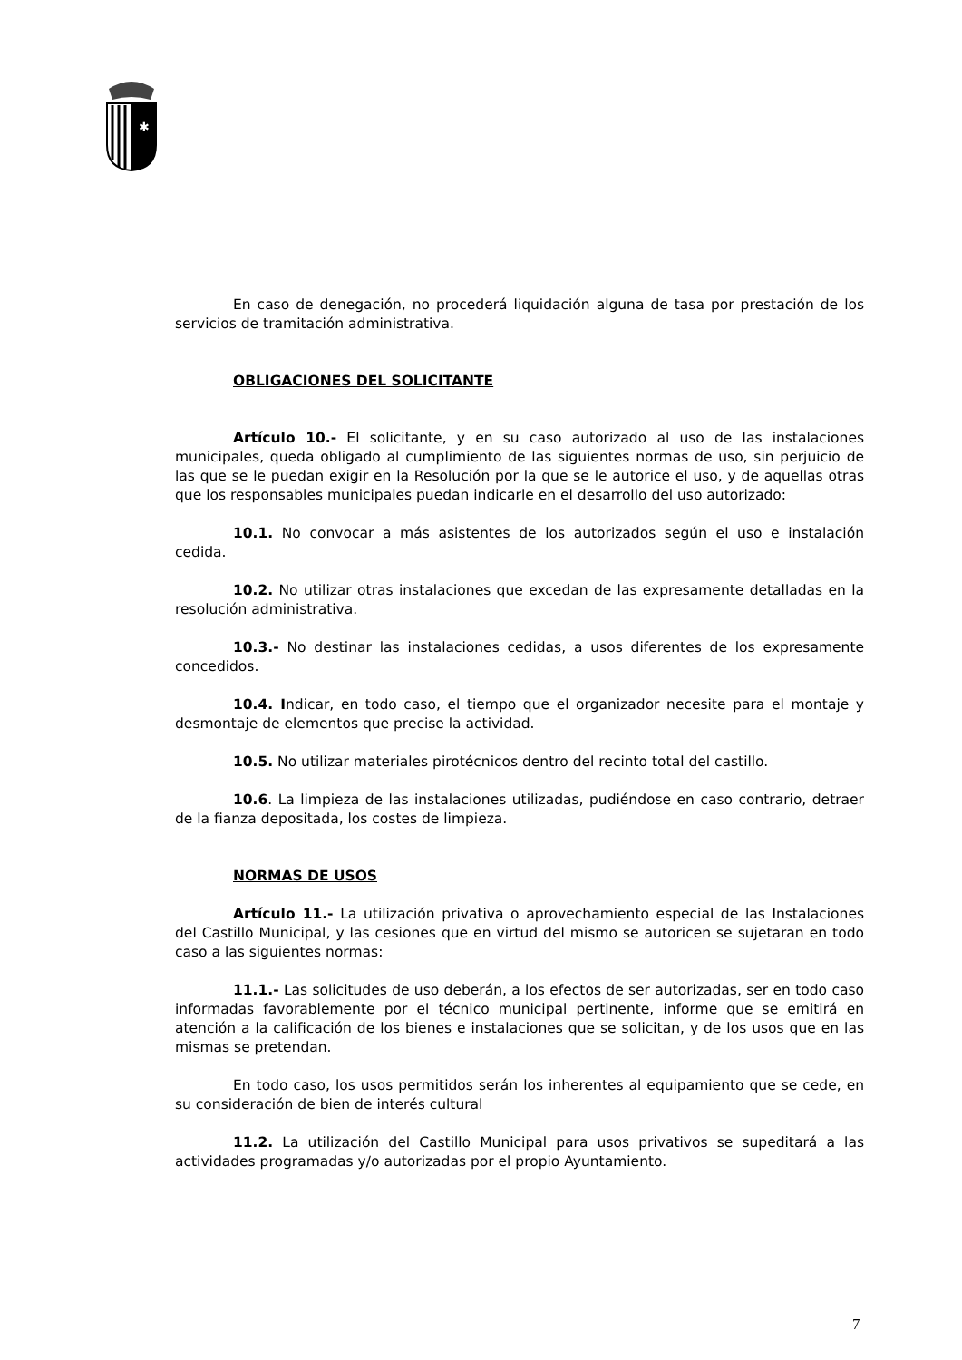✱
En caso de denegación, no procederá liquidación alguna de tasa por prestación de los servicios de tramitación administrativa.
OBLIGACIONES DEL SOLICITANTE
Artículo 10.- El solicitante, y en su caso autorizado al uso de las instalaciones municipales, queda obligado al cumplimiento de las siguientes normas de uso, sin perjuicio de las que se le puedan exigir en la Resolución por la que se le autorice el uso, y de aquellas otras que los responsables municipales puedan indicarle en el desarrollo del uso autorizado:
10.1. No convocar a más asistentes de los autorizados según el uso e instalación cedida.
10.2. No utilizar otras instalaciones que excedan de las expresamente detalladas en la resolución administrativa.
10.3.- No destinar las instalaciones cedidas, a usos diferentes de los expresamente concedidos.
10.4. Indicar, en todo caso, el tiempo que el organizador necesite para el montaje y desmontaje de elementos que precise la actividad.
10.5. No utilizar materiales pirotécnicos dentro del recinto total del castillo.
10.6. La limpieza de las instalaciones utilizadas, pudiéndose en caso contrario, detraer de la fianza depositada, los costes de limpieza.
NORMAS DE USOS
Artículo 11.- La utilización privativa o aprovechamiento especial de las Instalaciones del Castillo Municipal, y las cesiones que en virtud del mismo se autoricen se sujetaran en todo caso a las siguientes normas:
11.1.- Las solicitudes de uso deberán, a los efectos de ser autorizadas, ser en todo caso informadas favorablemente por el técnico municipal pertinente, informe que se emitirá en atención a la calificación de los bienes e instalaciones que se solicitan, y de los usos que en las mismas se pretendan.
En todo caso, los usos permitidos serán los inherentes al equipamiento que se cede, en su consideración de bien de interés cultural
11.2. La utilización del Castillo Municipal para usos privativos se supeditará a las actividades programadas y/o autorizadas por el propio Ayuntamiento.
7